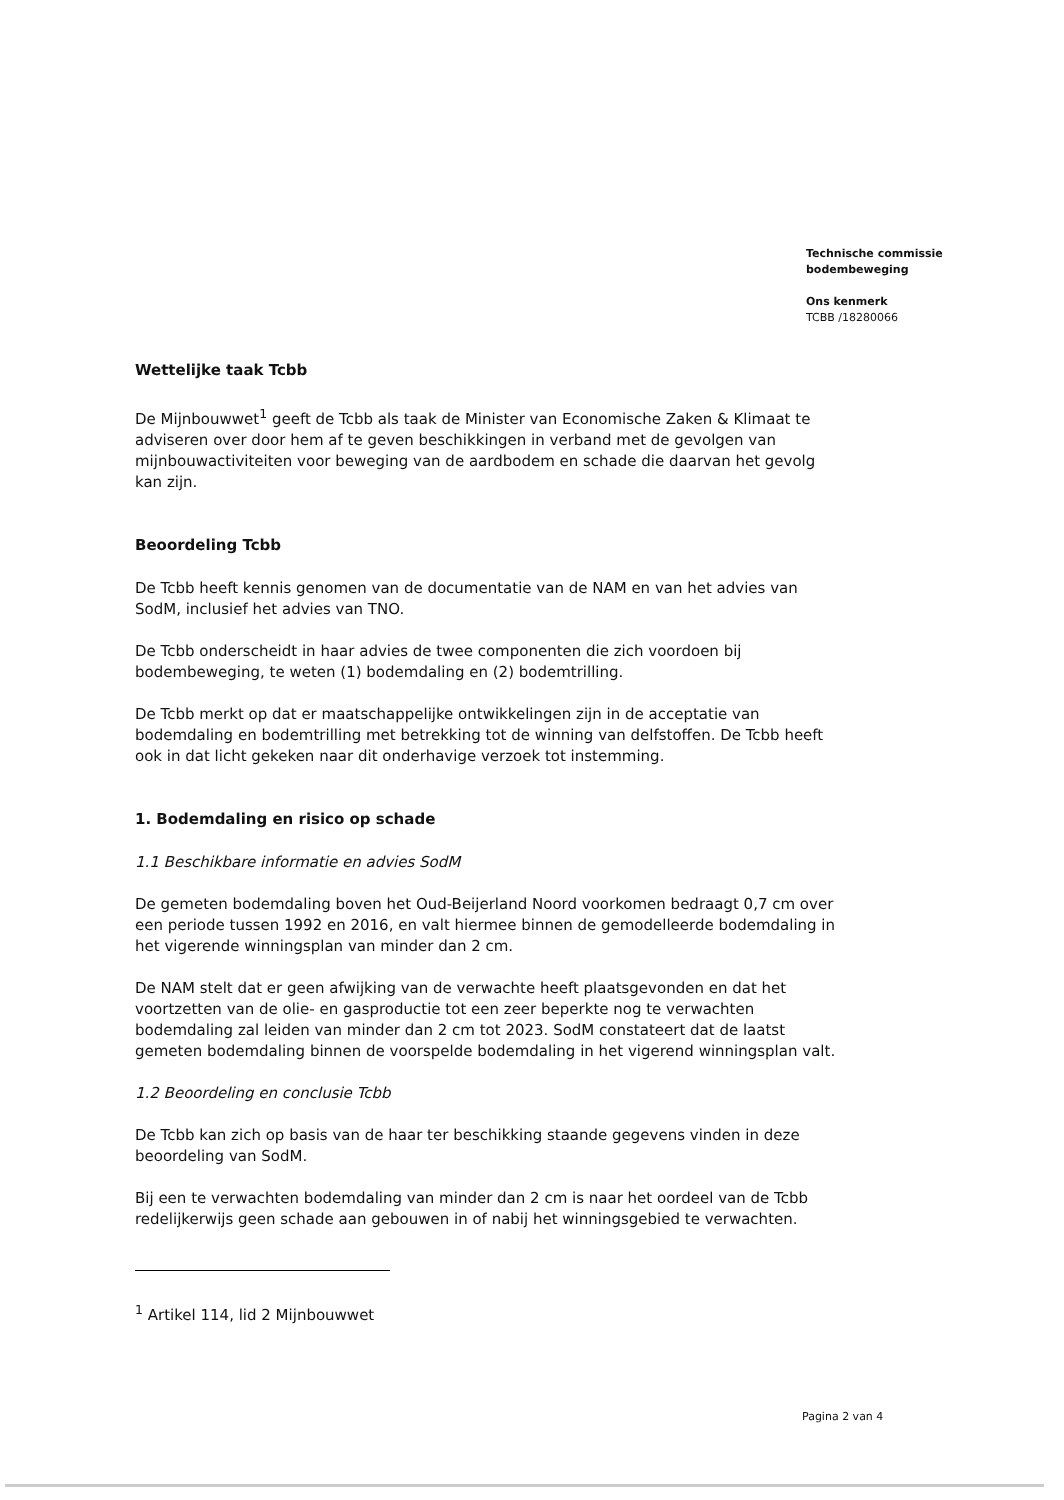Technische commissie
bodembeweging
Ons kenmerk
TCBB /18280066
Wettelijke taak Tcbb
De Mijnbouwwet<sup>1</sup> geeft de Tcbb als taak de Minister van Economische Zaken & Klimaat te adviseren over door hem af te geven beschikkingen in verband met de gevolgen van mijnbouwactiviteiten voor beweging van de aardbodem en schade die daarvan het gevolg kan zijn.
Beoordeling Tcbb
De Tcbb heeft kennis genomen van de documentatie van de NAM en van het advies van SodM, inclusief het advies van TNO.
De Tcbb onderscheidt in haar advies de twee componenten die zich voordoen bij bodembeweging, te weten (1) bodemdaling en (2) bodemtrilling.
De Tcbb merkt op dat er maatschappelijke ontwikkelingen zijn in de acceptatie van bodemdaling en bodemtrilling met betrekking tot de winning van delfstoffen. De Tcbb heeft ook in dat licht gekeken naar dit onderhavige verzoek tot instemming.
1. Bodemdaling en risico op schade
1.1 Beschikbare informatie en advies SodM
De gemeten bodemdaling boven het Oud-Beijerland Noord voorkomen bedraagt 0,7 cm over een periode tussen 1992 en 2016, en valt hiermee binnen de gemodelleerde bodemdaling in het vigerende winningsplan van minder dan 2 cm.
De NAM stelt dat er geen afwijking van de verwachte heeft plaatsgevonden en dat het voortzetten van de olie- en gasproductie tot een zeer beperkte nog te verwachten bodemdaling zal leiden van minder dan 2 cm tot 2023. SodM constateert dat de laatst gemeten bodemdaling binnen de voorspelde bodemdaling in het vigerend winningsplan valt.
1.2 Beoordeling en conclusie Tcbb
De Tcbb kan zich op basis van de haar ter beschikking staande gegevens vinden in deze beoordeling van SodM.
Bij een te verwachten bodemdaling van minder dan 2 cm is naar het oordeel van de Tcbb redelijkerwijs geen schade aan gebouwen in of nabij het winningsgebied te verwachten.
<sup>1</sup> Artikel 114, lid 2 Mijnbouwwet
Pagina 2 van 4